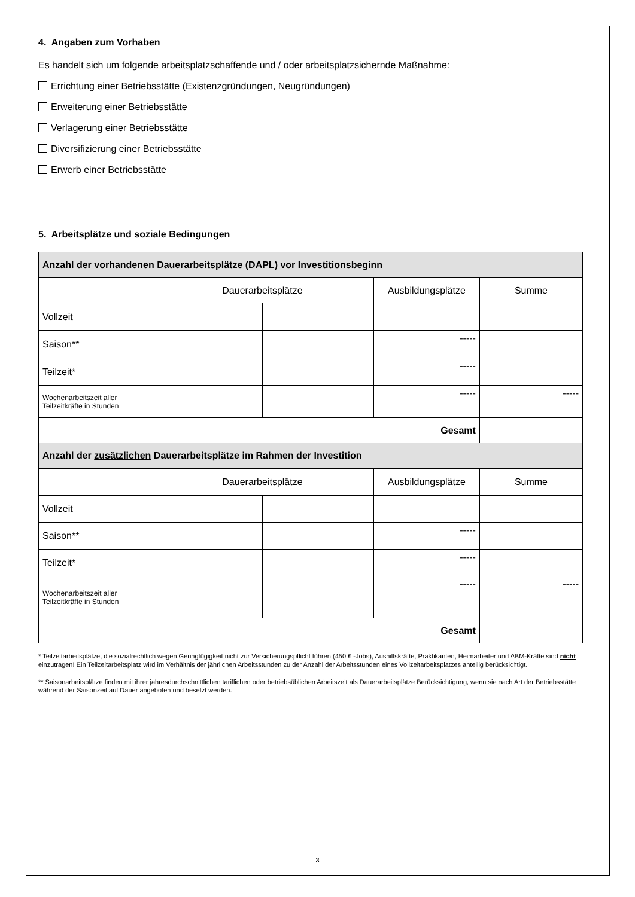4. Angaben zum Vorhaben
Es handelt sich um folgende arbeitsplatzschaffende und / oder arbeitsplatzsichernde Maßnahme:
Errichtung einer Betriebsstätte (Existenzgründungen, Neugründungen)
Erweiterung einer Betriebsstätte
Verlagerung einer Betriebsstätte
Diversifizierung einer Betriebsstätte
Erwerb einer Betriebsstätte
5. Arbeitsplätze und soziale Bedingungen
| Anzahl der vorhandenen Dauerarbeitsplätze (DAPL) vor Investitionsbeginn | | | | |
| --- | --- | --- | --- | --- |
| | Dauerarbeitsplätze | | Ausbildungsplätze | Summe |
| Vollzeit | | | | |
| Saison** | | | ----- | |
| Teilzeit* | | | ----- | |
| Wochenarbeitszeit aller Teilzeitkräfte in Stunden | | | ----- | ----- |
| Gesamt | | | | |
| Anzahl der zusätzlichen Dauerarbeitsplätze im Rahmen der Investition | | | | |
| | Dauerarbeitsplätze | | Ausbildungsplätze | Summe |
| Vollzeit | | | | |
| Saison** | | | ----- | |
| Teilzeit* | | | ----- | |
| Wochenarbeitszeit aller Teilzeitkräfte in Stunden | | | ----- | ----- |
| Gesamt | | | | |
* Teilzeitarbeitsplätze, die sozialrechtlich wegen Geringfügigkeit nicht zur Versicherungspflicht führen (450 € -Jobs), Aushilfskräfte, Praktikanten, Heimarbeiter und ABM-Kräfte sind nicht einzutragen! Ein Teilzeitarbeitsplatz wird im Verhältnis der jährlichen Arbeitsstunden zu der Anzahl der Arbeitsstunden eines Vollzeitarbeitsplatzes anteilig berücksichtigt.
** Saisonarbeitsplätze finden mit ihrer jahresdurchschnittlichen tariflichen oder betriebsüblichen Arbeitszeit als Dauerarbeitsplätze Berücksichtigung, wenn sie nach Art der Betriebsstätte während der Saisonzeit auf Dauer angeboten und besetzt werden.
3